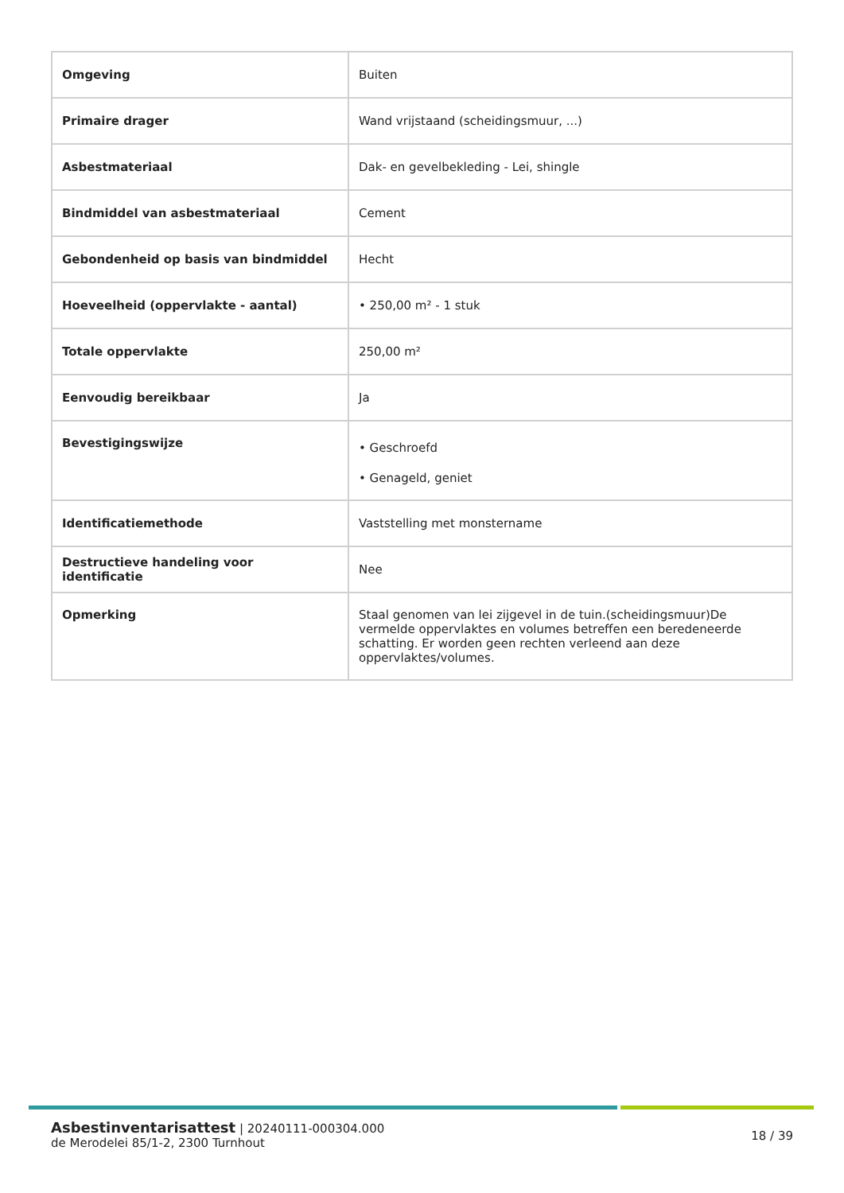| Omgeving | Buiten |
| Primaire drager | Wand vrijstaand (scheidingsmuur, ...) |
| Asbestmateriaal | Dak- en gevelbekleding - Lei, shingle |
| Bindmiddel van asbestmateriaal | Cement |
| Gebondenheid op basis van bindmiddel | Hecht |
| Hoeveelheid (oppervlakte - aantal) | • 250,00 m² - 1 stuk |
| Totale oppervlakte | 250,00 m² |
| Eenvoudig bereikbaar | Ja |
| Bevestigingswijze | • Geschroefd • Genageld, geniet |
| Identificatiemethode | Vaststelling met monstername |
| Destructieve handeling voor identificatie | Nee |
| Opmerking | Staal genomen van lei zijgevel in de tuin.(scheidingsmuur)De vermelde oppervlaktes en volumes betreffen een beredeneerde schatting. Er worden geen rechten verleend aan deze oppervlaktes/volumes. |
Asbestinventarisattest | 20240111-000304.000
de Merodelei 85/1-2, 2300 Turnhout
18 / 39